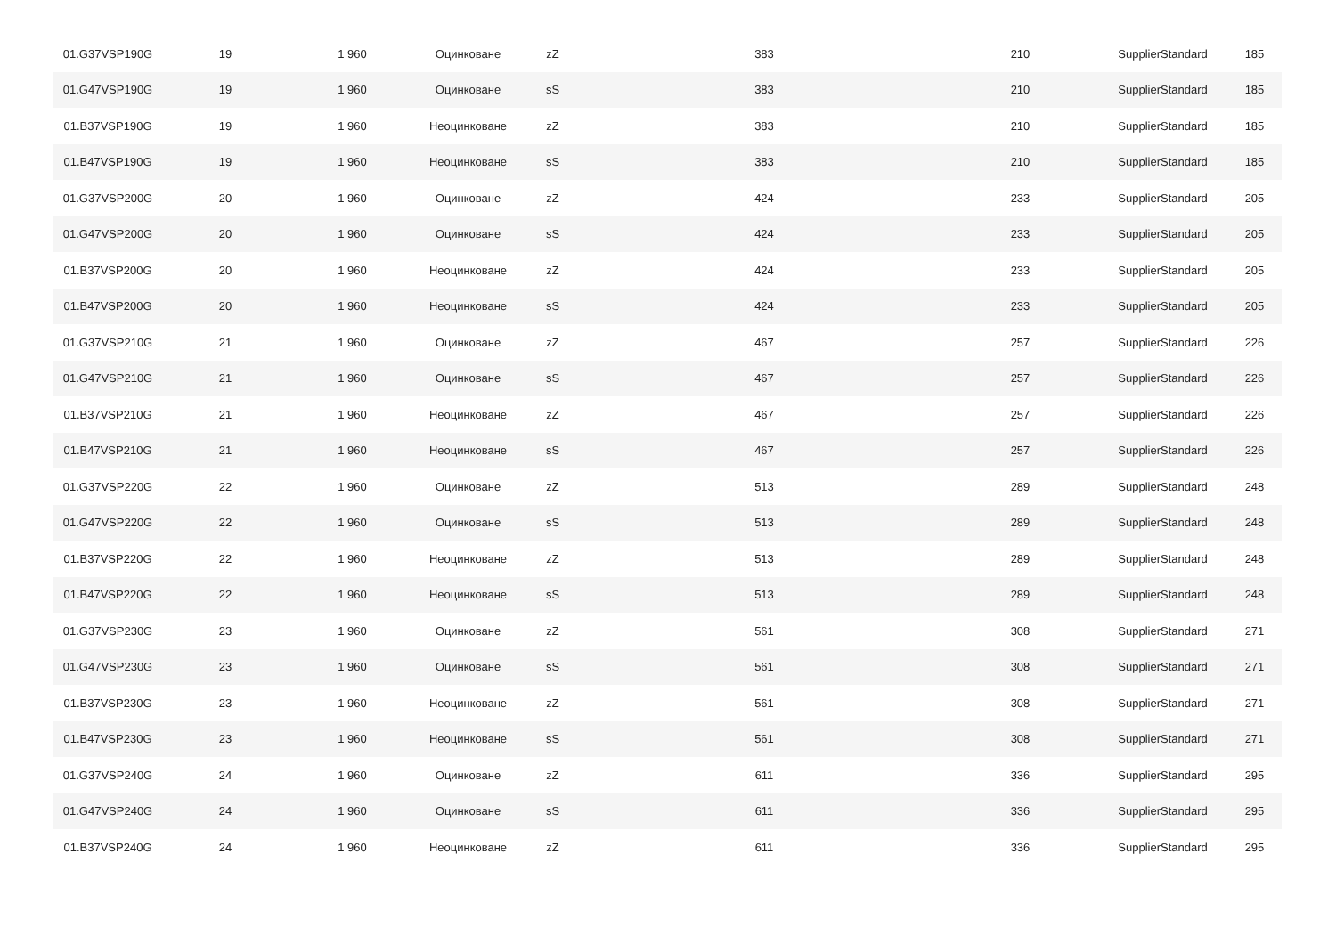| 01.G37VSP190G | 19 | 1 960 | Оцинковане | zZ | 383 | 210 | SupplierStandard | 185 |
| 01.G47VSP190G | 19 | 1 960 | Оцинковане | sS | 383 | 210 | SupplierStandard | 185 |
| 01.B37VSP190G | 19 | 1 960 | Неоцинковане | zZ | 383 | 210 | SupplierStandard | 185 |
| 01.B47VSP190G | 19 | 1 960 | Неоцинковане | sS | 383 | 210 | SupplierStandard | 185 |
| 01.G37VSP200G | 20 | 1 960 | Оцинковане | zZ | 424 | 233 | SupplierStandard | 205 |
| 01.G47VSP200G | 20 | 1 960 | Оцинковане | sS | 424 | 233 | SupplierStandard | 205 |
| 01.B37VSP200G | 20 | 1 960 | Неоцинковане | zZ | 424 | 233 | SupplierStandard | 205 |
| 01.B47VSP200G | 20 | 1 960 | Неоцинковане | sS | 424 | 233 | SupplierStandard | 205 |
| 01.G37VSP210G | 21 | 1 960 | Оцинковане | zZ | 467 | 257 | SupplierStandard | 226 |
| 01.G47VSP210G | 21 | 1 960 | Оцинковане | sS | 467 | 257 | SupplierStandard | 226 |
| 01.B37VSP210G | 21 | 1 960 | Неоцинковане | zZ | 467 | 257 | SupplierStandard | 226 |
| 01.B47VSP210G | 21 | 1 960 | Неоцинковане | sS | 467 | 257 | SupplierStandard | 226 |
| 01.G37VSP220G | 22 | 1 960 | Оцинковане | zZ | 513 | 289 | SupplierStandard | 248 |
| 01.G47VSP220G | 22 | 1 960 | Оцинковане | sS | 513 | 289 | SupplierStandard | 248 |
| 01.B37VSP220G | 22 | 1 960 | Неоцинковане | zZ | 513 | 289 | SupplierStandard | 248 |
| 01.B47VSP220G | 22 | 1 960 | Неоцинковане | sS | 513 | 289 | SupplierStandard | 248 |
| 01.G37VSP230G | 23 | 1 960 | Оцинковане | zZ | 561 | 308 | SupplierStandard | 271 |
| 01.G47VSP230G | 23 | 1 960 | Оцинковане | sS | 561 | 308 | SupplierStandard | 271 |
| 01.B37VSP230G | 23 | 1 960 | Неоцинковане | zZ | 561 | 308 | SupplierStandard | 271 |
| 01.B47VSP230G | 23 | 1 960 | Неоцинковане | sS | 561 | 308 | SupplierStandard | 271 |
| 01.G37VSP240G | 24 | 1 960 | Оцинковане | zZ | 611 | 336 | SupplierStandard | 295 |
| 01.G47VSP240G | 24 | 1 960 | Оцинковане | sS | 611 | 336 | SupplierStandard | 295 |
| 01.B37VSP240G | 24 | 1 960 | Неоцинковане | zZ | 611 | 336 | SupplierStandard | 295 |